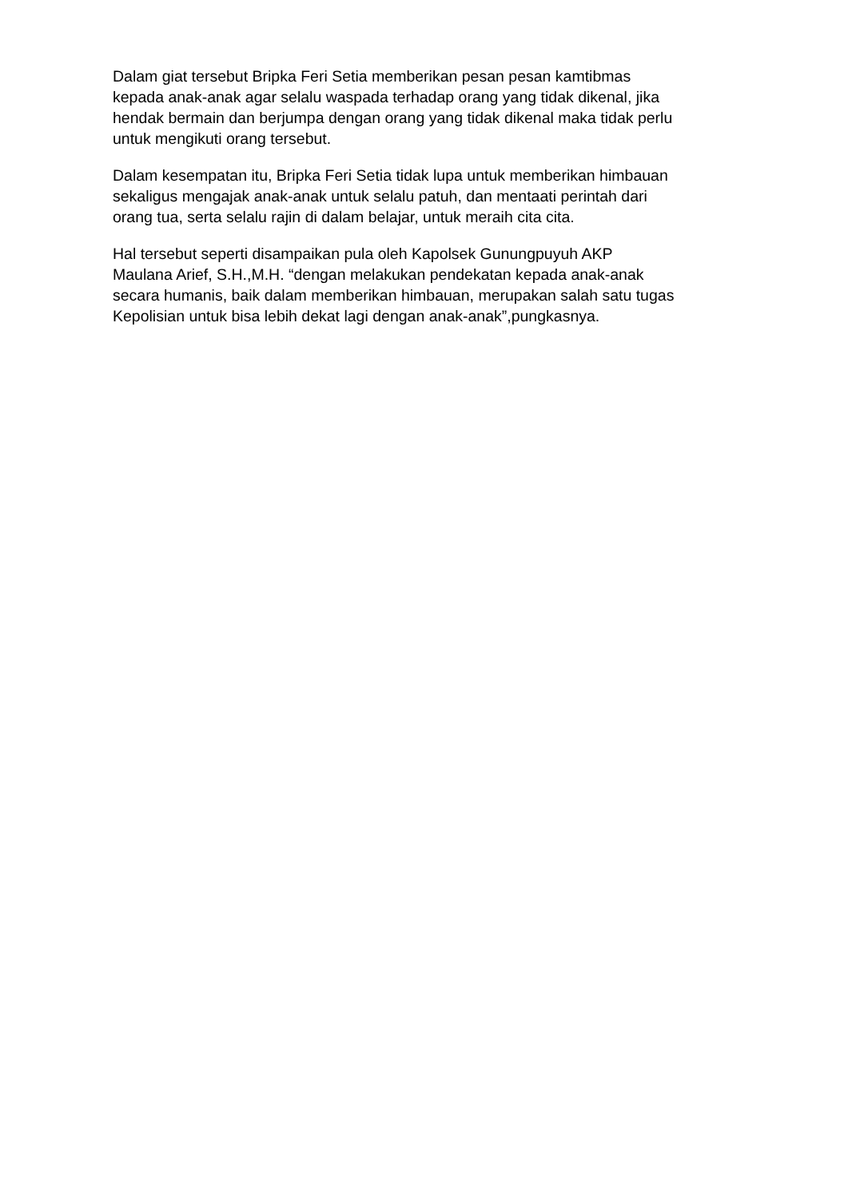Dalam giat tersebut Bripka Feri Setia memberikan pesan pesan kamtibmas
kepada anak-anak agar selalu waspada terhadap orang yang tidak dikenal, jika
hendak bermain dan berjumpa dengan orang yang tidak dikenal maka tidak perlu
untuk mengikuti orang tersebut.
Dalam kesempatan itu, Bripka Feri Setia tidak lupa untuk memberikan himbauan
sekaligus mengajak anak-anak untuk selalu patuh, dan mentaati perintah dari
orang tua, serta selalu rajin di dalam belajar, untuk meraih cita cita.
Hal tersebut seperti disampaikan pula oleh Kapolsek Gunungpuyuh AKP
Maulana Arief, S.H.,M.H. “dengan melakukan pendekatan kepada anak-anak
secara humanis, baik dalam memberikan himbauan, merupakan salah satu tugas
Kepolisian untuk bisa lebih dekat lagi dengan anak-anak”,pungkasnya.